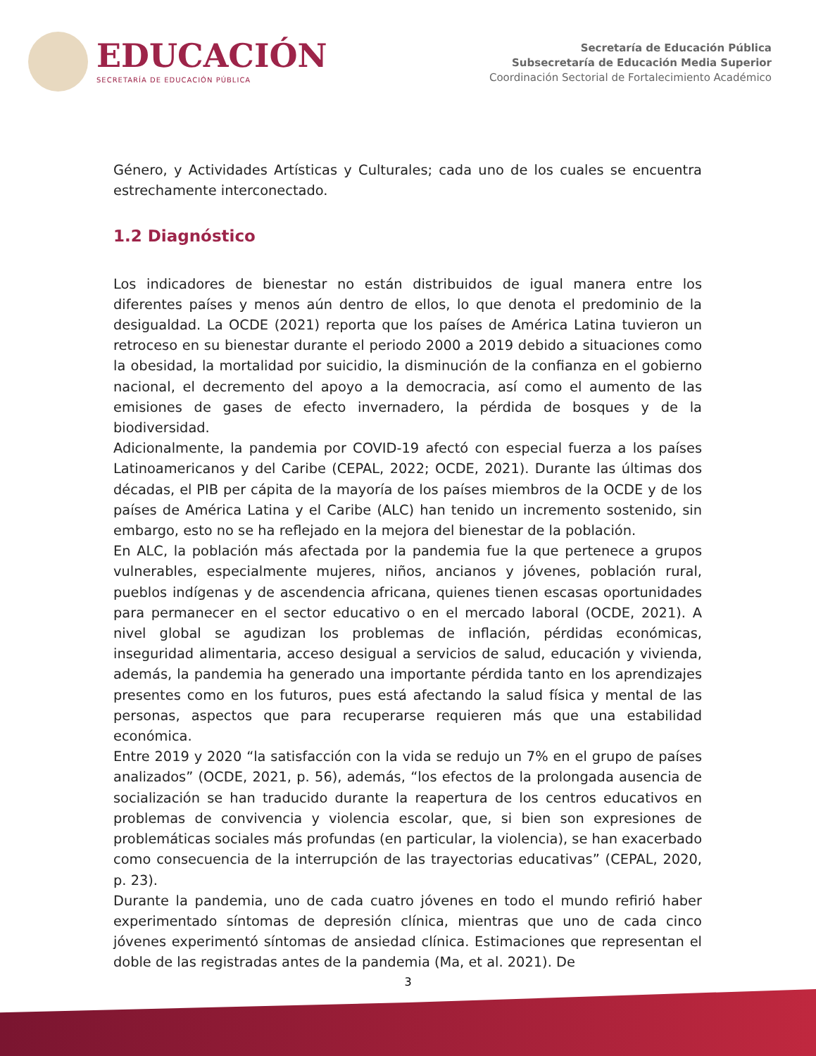EDUCACIÓN
SECRETARÍA DE EDUCACIÓN PÚBLICA
Secretaría de Educación Pública
Subsecretaría de Educación Media Superior
Coordinación Sectorial de Fortalecimiento Académico
Género, y Actividades Artísticas y Culturales; cada uno de los cuales se encuentra estrechamente interconectado.
1.2 Diagnóstico
Los indicadores de bienestar no están distribuidos de igual manera entre los diferentes países y menos aún dentro de ellos, lo que denota el predominio de la desigualdad. La OCDE (2021) reporta que los países de América Latina tuvieron un retroceso en su bienestar durante el periodo 2000 a 2019 debido a situaciones como la obesidad, la mortalidad por suicidio, la disminución de la confianza en el gobierno nacional, el decremento del apoyo a la democracia, así como el aumento de las emisiones de gases de efecto invernadero, la pérdida de bosques y de la biodiversidad.
Adicionalmente, la pandemia por COVID-19 afectó con especial fuerza a los países Latinoamericanos y del Caribe (CEPAL, 2022; OCDE, 2021). Durante las últimas dos décadas, el PIB per cápita de la mayoría de los países miembros de la OCDE y de los países de América Latina y el Caribe (ALC) han tenido un incremento sostenido, sin embargo, esto no se ha reflejado en la mejora del bienestar de la población.
En ALC, la población más afectada por la pandemia fue la que pertenece a grupos vulnerables, especialmente mujeres, niños, ancianos y jóvenes, población rural, pueblos indígenas y de ascendencia africana, quienes tienen escasas oportunidades para permanecer en el sector educativo o en el mercado laboral (OCDE, 2021). A nivel global se agudizan los problemas de inflación, pérdidas económicas, inseguridad alimentaria, acceso desigual a servicios de salud, educación y vivienda, además, la pandemia ha generado una importante pérdida tanto en los aprendizajes presentes como en los futuros, pues está afectando la salud física y mental de las personas, aspectos que para recuperarse requieren más que una estabilidad económica.
Entre 2019 y 2020 “la satisfacción con la vida se redujo un 7% en el grupo de países analizados” (OCDE, 2021, p. 56), además, “los efectos de la prolongada ausencia de socialización se han traducido durante la reapertura de los centros educativos en problemas de convivencia y violencia escolar, que, si bien son expresiones de problemáticas sociales más profundas (en particular, la violencia), se han exacerbado como consecuencia de la interrupción de las trayectorias educativas” (CEPAL, 2020, p. 23).
Durante la pandemia, uno de cada cuatro jóvenes en todo el mundo refirió haber experimentado síntomas de depresión clínica, mientras que uno de cada cinco jóvenes experimentó síntomas de ansiedad clínica. Estimaciones que representan el doble de las registradas antes de la pandemia (Ma, et al. 2021). De
3